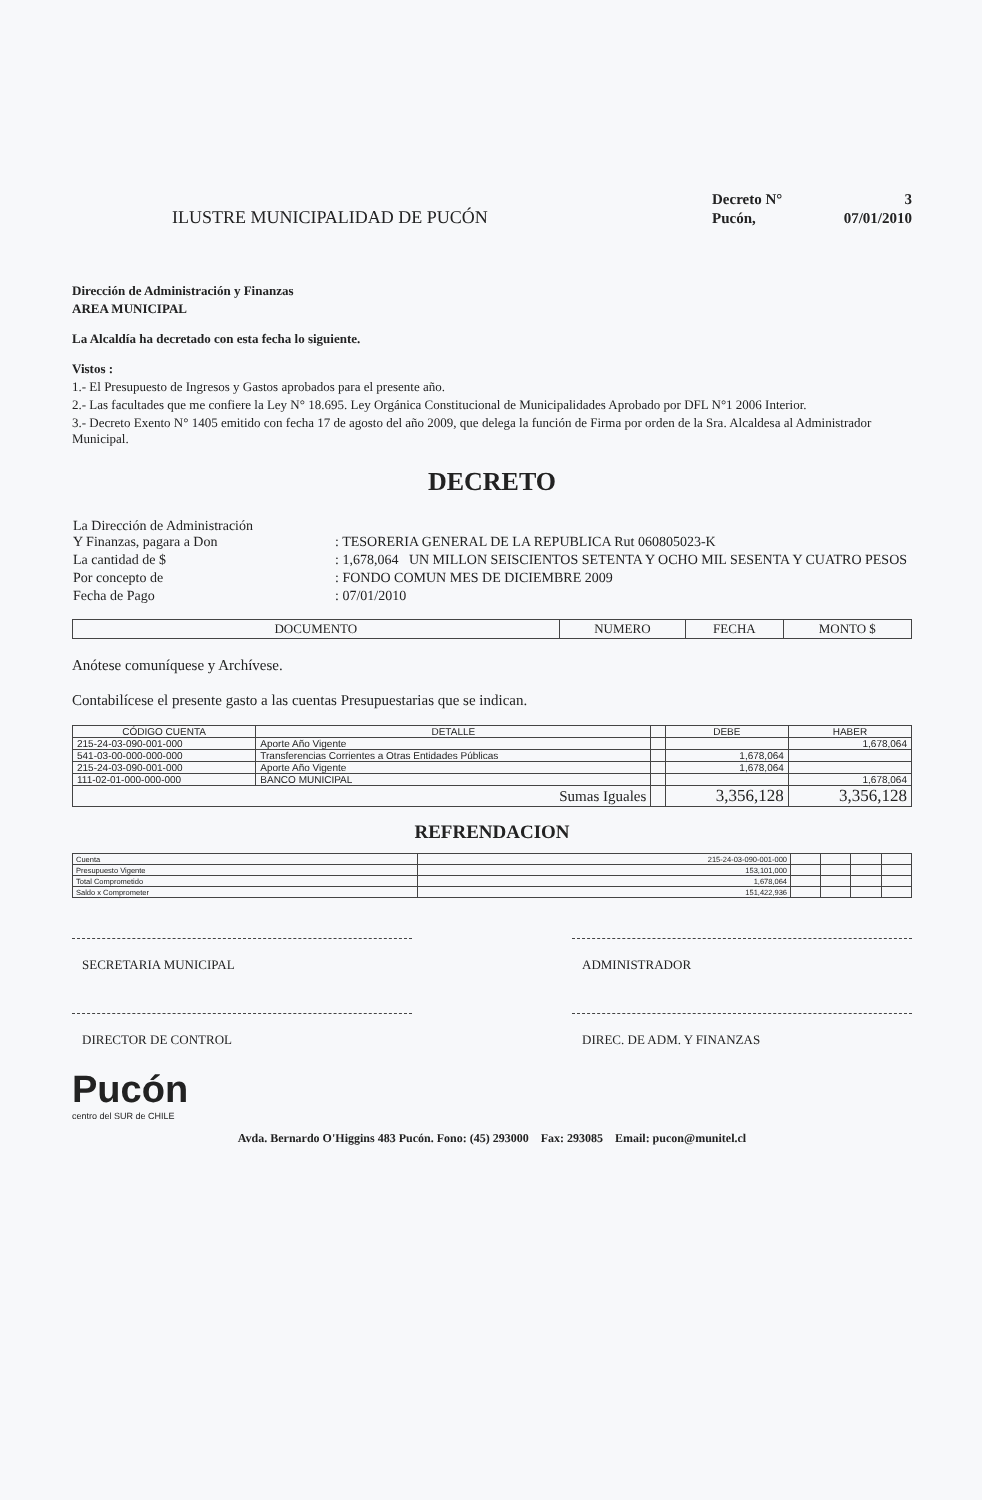ILUSTRE MUNICIPALIDAD DE PUCÓN
| Decreto N° | 3 |
| Pucón, | 07/01/2010 |
Dirección de Administración y Finanzas
AREA MUNICIPAL
La Alcaldía ha decretado con esta fecha lo siguiente.
Vistos :
1.- El Presupuesto de Ingresos y Gastos aprobados para el presente año.
2.- Las facultades que me confiere la Ley N° 18.695. Ley Orgánica Constitucional de Municipalidades Aprobado por DFL N°1 2006 Interior.
3.- Decreto Exento N° 1405 emitido con fecha 17 de agosto del año 2009, que delega la función de Firma por orden de la Sra. Alcaldesa al Administrador Municipal.
DECRETO
| La Dirección de Administración Y Finanzas, pagara a Don | : TESORERIA GENERAL DE LA REPUBLICA Rut 060805023-K |
| La cantidad de $ | : 1,678,064 UN MILLON SEISCIENTOS SETENTA Y OCHO MIL SESENTA Y CUATRO PESOS |
| Por concepto de | : FONDO COMUN MES DE DICIEMBRE 2009 |
| Fecha de Pago | : 07/01/2010 |
| DOCUMENTO | NUMERO | FECHA | MONTO $ |
Anótese comuníquese y Archívese.
Contabilícese el presente gasto a las cuentas Presupuestarias que se indican.
| CÓDIGO CUENTA | DETALLE | | DEBE | HABER |
| --- | --- | --- | --- | --- |
| 215-24-03-090-001-000 | Aporte Año Vigente | | | 1,678,064 |
| 541-03-00-000-000-000 | Transferencias Corrientes a Otras Entidades Públicas | | 1,678,064 | |
| 215-24-03-090-001-000 | Aporte Año Vigente | | 1,678,064 | |
| 111-02-01-000-000-000 | BANCO MUNICIPAL | | | 1,678,064 |
| Sumas Iguales | | | 3,356,128 | 3,356,128 |
REFRENDACION
| Cuenta | 215-24-03-090-001-000 | | | | |
| Presupuesto Vigente | 153,101,000 | | | | |
| Total Comprometido | 1,678,064 | | | | |
| Saldo x Comprometer | 151,422,936 | | | | |
SECRETARIA MUNICIPAL ADMINISTRADOR
DIRECTOR DE CONTROL DIREC. DE ADM. Y FINANZAS
Pucón
centro del SUR de CHILE
Avda. Bernardo O'Higgins 483 Pucón. Fono: (45) 293000 Fax: 293085 Email: pucon@munitel.cl